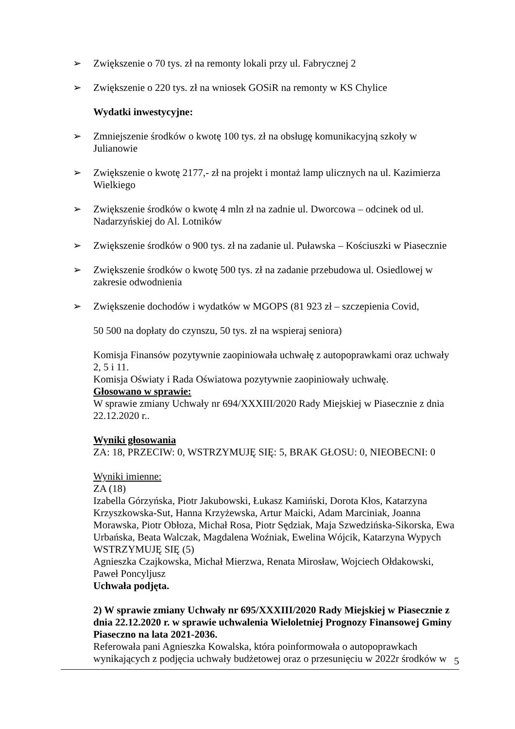➢ Zwiększenie o 70 tys. zł na remonty lokali przy ul. Fabrycznej 2
➢ Zwiększenie o 220 tys. zł na wniosek GOSiR na remonty w KS Chylice
Wydatki inwestycyjne:
➢ Zmniejszenie środków o kwotę 100 tys. zł na obsługę komunikacyjną szkoły w Julianowie
➢ Zwiększenie o kwotę 2177,- zł na projekt i montaż lamp ulicznych na ul. Kazimierza Wielkiego
➢ Zwiększenie środków o kwotę 4 mln zł na zadnie ul. Dworcowa – odcinek od ul. Nadarzyńskiej do Al. Lotników
➢ Zwiększenie środków o 900 tys. zł na zadanie ul. Puławska – Kościuszki w Piasecznie
➢ Zwiększenie środków o kwotę 500 tys. zł na zadanie przebudowa ul. Osiedlowej w zakresie odwodnienia
➢ Zwiększenie dochodów i wydatków w MGOPS (81 923 zł – szczepienia Covid,
50 500 na dopłaty do czynszu, 50 tys. zł na wspieraj seniora)
Komisja Finansów pozytywnie zaopiniowała uchwałę z autopoprawkami oraz uchwały 2, 5 i 11.
Komisja Oświaty i Rada Oświatowa pozytywnie zaopiniowały uchwałę.
Głosowano w sprawie:
W sprawie zmiany Uchwały nr 694/XXXIII/2020 Rady Miejskiej w Piasecznie z dnia 22.12.2020 r..
Wyniki głosowania
ZA: 18, PRZECIW: 0, WSTRZYMUJĘ SIĘ: 5, BRAK GŁOSU: 0, NIEOBECNI: 0
Wyniki imienne:
ZA (18)
Izabella Górzyńska, Piotr Jakubowski, Łukasz Kamiński, Dorota Kłos, Katarzyna Krzyszkowska-Sut, Hanna Krzyżewska, Artur Maicki, Adam Marciniak, Joanna Morawska, Piotr Obłoza, Michał Rosa, Piotr Sędziak, Maja Szwedzińska-Sikorska, Ewa Urbańska, Beata Walczak, Magdalena Woźniak, Ewelina Wójcik, Katarzyna Wypych
WSTRZYMUJĘ SIĘ (5)
Agnieszka Czajkowska, Michał Mierzwa, Renata Mirosław, Wojciech Ołdakowski, Paweł Poncyljusz
Uchwała podjęta.
2) W sprawie zmiany Uchwały nr 695/XXXIII/2020 Rady Miejskiej w Piasecznie z dnia 22.12.2020 r. w sprawie uchwalenia Wieloletniej Prognozy Finansowej Gminy Piaseczno na lata 2021-2036.
Referowała pani Agnieszka Kowalska, która poinformowała o autopoprawkach wynikających z podjęcia uchwały budżetowej oraz o przesunięciu w 2022r środków w
5